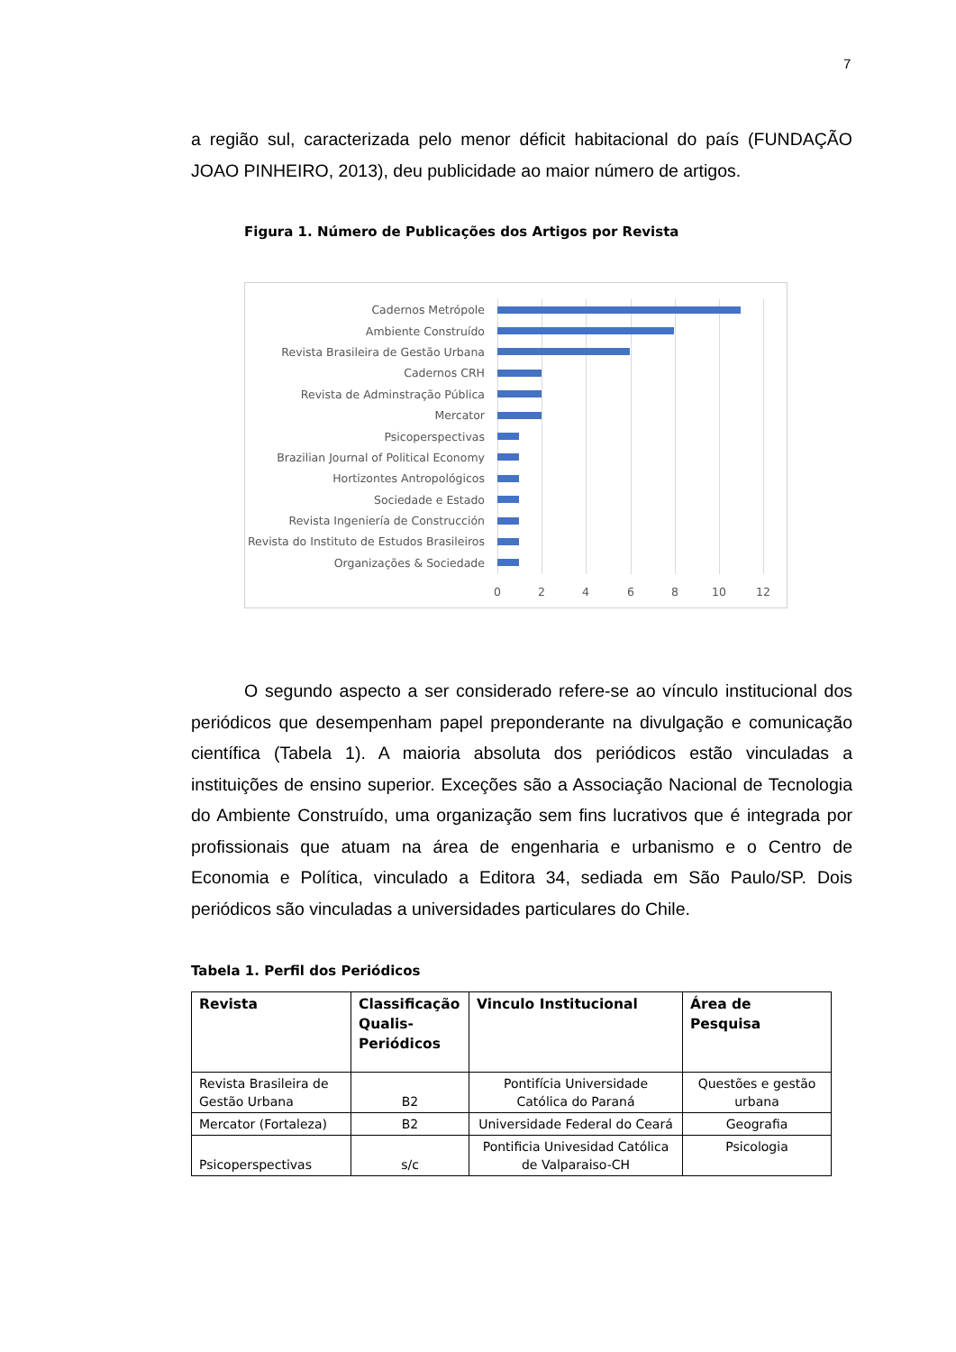7
a região sul, caracterizada pelo menor déficit habitacional do país (FUNDAÇÃO JOAO PINHEIRO, 2013), deu publicidade ao maior número de artigos.
Figura 1. Número de Publicações dos Artigos por Revista
Cadernos Metrópole
Ambiente Construído
Revista Brasileira de Gestão Urbana
Cadernos CRH
Revista de Adminstração Pública
Mercator
Psicoperspectivas
Brazilian Journal of Political Economy
Hortizontes Antropológicos
Sociedade e Estado
Revista Ingeniería de Construcción
Revista do Instituto de Estudos Brasileiros
Organizações & Sociedade
0 2 4 6 8 10 12
O segundo aspecto a ser considerado refere-se ao vínculo institucional dos periódicos que desempenham papel preponderante na divulgação e comunicação científica (Tabela 1). A maioria absoluta dos periódicos estão vinculadas a instituições de ensino superior. Exceções são a Associação Nacional de Tecnologia do Ambiente Construído, uma organização sem fins lucrativos que é integrada por profissionais que atuam na área de engenharia e urbanismo e o Centro de Economia e Política, vinculado a Editora 34, sediada em São Paulo/SP. Dois periódicos são vinculadas a universidades particulares do Chile.
Tabela 1. Perfil dos Periódicos
| Revista | Classificação Qualis-Periódicos | Vinculo Institucional | Área de Pesquisa |
| --- | --- | --- | --- |
| Revista Brasileira de Gestão Urbana | B2 | Pontifícia Universidade Católica do Paraná | Questões e gestão urbana |
| Mercator (Fortaleza) | B2 | Universidade Federal do Ceará | Geografia |
| Psicoperspectivas | s/c | Pontificia Univesidad Católica de Valparaiso-CH | Psicologia |